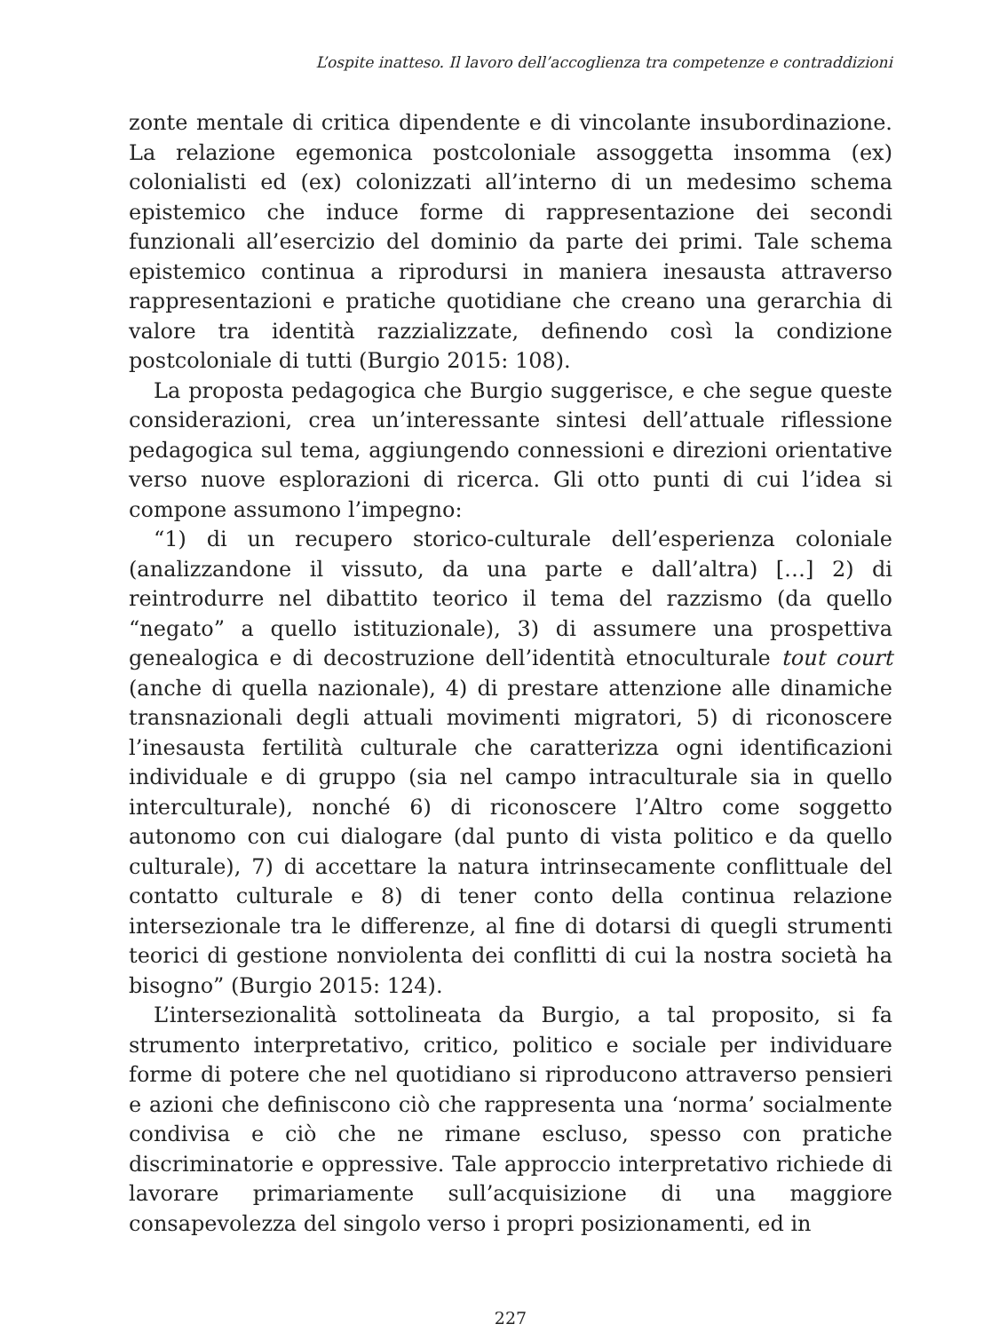L’ospite inatteso. Il lavoro dell’accoglienza tra competenze e contraddizioni
zonte mentale di critica dipendente e di vincolante insubordinazione. La relazione egemonica postcoloniale assoggetta insomma (ex) colonialisti ed (ex) colonizzati all’interno di un medesimo schema epistemico che induce forme di rappresentazione dei secondi funzionali all’esercizio del dominio da parte dei primi. Tale schema epistemico continua a riprodursi in maniera inesausta attraverso rappresentazioni e pratiche quotidiane che creano una gerarchia di valore tra identità razzializzate, definendo così la condizione postcoloniale di tutti (Burgio 2015: 108).
La proposta pedagogica che Burgio suggerisce, e che segue queste considerazioni, crea un’interessante sintesi dell’attuale riflessione pedagogica sul tema, aggiungendo connessioni e direzioni orientative verso nuove esplorazioni di ricerca. Gli otto punti di cui l’idea si compone assumono l’impegno:
“1) di un recupero storico-culturale dell’esperienza coloniale (analizzandone il vissuto, da una parte e dall’altra) […] 2) di reintrodurre nel dibattito teorico il tema del razzismo (da quello “negato” a quello istituzionale), 3) di assumere una prospettiva genealogica e di decostruzione dell’identità etnoculturale tout court (anche di quella nazionale), 4) di prestare attenzione alle dinamiche transnazionali degli attuali movimenti migratori, 5) di riconoscere l’inesausta fertilità culturale che caratterizza ogni identificazioni individuale e di gruppo (sia nel campo intraculturale sia in quello interculturale), nonché 6) di riconoscere l’Altro come soggetto autonomo con cui dialogare (dal punto di vista politico e da quello culturale), 7) di accettare la natura intrinsecamente conflittuale del contatto culturale e 8) di tener conto della continua relazione intersezionale tra le differenze, al fine di dotarsi di quegli strumenti teorici di gestione nonviolenta dei conflitti di cui la nostra società ha bisogno” (Burgio 2015: 124).
L’intersezionalità sottolineata da Burgio, a tal proposito, si fa strumento interpretativo, critico, politico e sociale per individuare forme di potere che nel quotidiano si riproducono attraverso pensieri e azioni che definiscono ciò che rappresenta una ‘norma’ socialmente condivisa e ciò che ne rimane escluso, spesso con pratiche discriminatorie e oppressive. Tale approccio interpretativo richiede di lavorare primariamente sull’acquisizione di una maggiore consapevolezza del singolo verso i propri posizionamenti, ed in
227